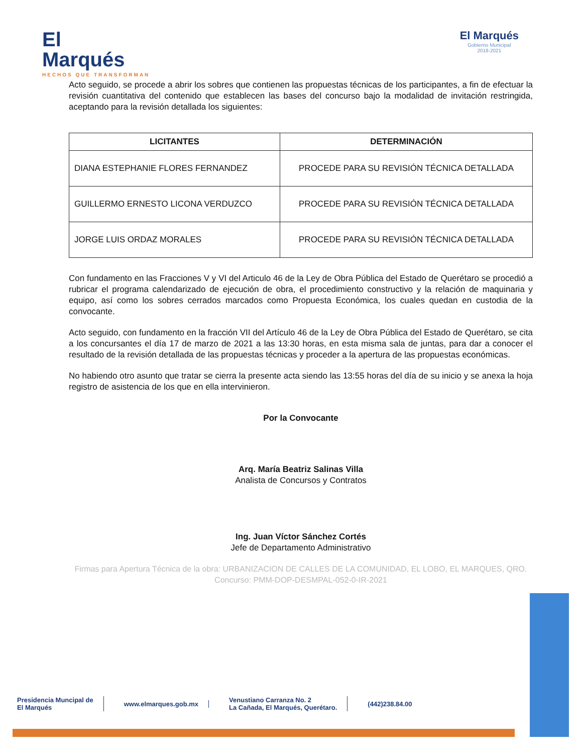El
Marqués
HECHOS QUE TRANSFORMAN
El Marqués
Gobierno Municipal
2018-2021
Acto seguido, se procede a abrir los sobres que contienen las propuestas técnicas de los participantes, a fin de efectuar la revisión cuantitativa del contenido que establecen las bases del concurso bajo la modalidad de invitación restringida, aceptando para la revisión detallada los siguientes:
| LICITANTES | DETERMINACIÓN |
| --- | --- |
| DIANA ESTEPHANIE FLORES FERNANDEZ | PROCEDE PARA SU REVISIÓN TÉCNICA DETALLADA |
| GUILLERMO ERNESTO LICONA VERDUZCO | PROCEDE PARA SU REVISIÓN TÉCNICA DETALLADA |
| JORGE LUIS ORDAZ MORALES | PROCEDE PARA SU REVISIÓN TÉCNICA DETALLADA |
Con fundamento en las Fracciones V y VI del Articulo 46 de la Ley de Obra Pública del Estado de Querétaro se procedió a rubricar el programa calendarizado de ejecución de obra, el procedimiento constructivo y la relación de maquinaria y equipo, así como los sobres cerrados marcados como Propuesta Económica, los cuales quedan en custodia de la convocante.
Acto seguido, con fundamento en la fracción VII del Artículo 46 de la Ley de Obra Pública del Estado de Querétaro, se cita a los concursantes el día 17 de marzo de 2021 a las 13:30 horas, en esta misma sala de juntas, para dar a conocer el resultado de la revisión detallada de las propuestas técnicas y proceder a la apertura de las propuestas económicas.
No habiendo otro asunto que tratar se cierra la presente acta siendo las 13:55 horas del día de su inicio y se anexa la hoja registro de asistencia de los que en ella intervinieron.
Por la Convocante
Arq. María Beatriz Salinas Villa
Analista de Concursos y Contratos
Ing. Juan Víctor Sánchez Cortés
Jefe de Departamento Administrativo
Firmas para Apertura Técnica de la obra: URBANIZACION DE CALLES DE LA COMUNIDAD, EL LOBO, EL MARQUES, QRO. Concurso: PMM-DOP-DESMPAL-052-0-IR-2021
Presidencia Muncipal de
El Marqués www.elmarques.gob.mx Venustiano Carranza No. 2
La Cañada, El Marqués, Querétaro. (442)238.84.00